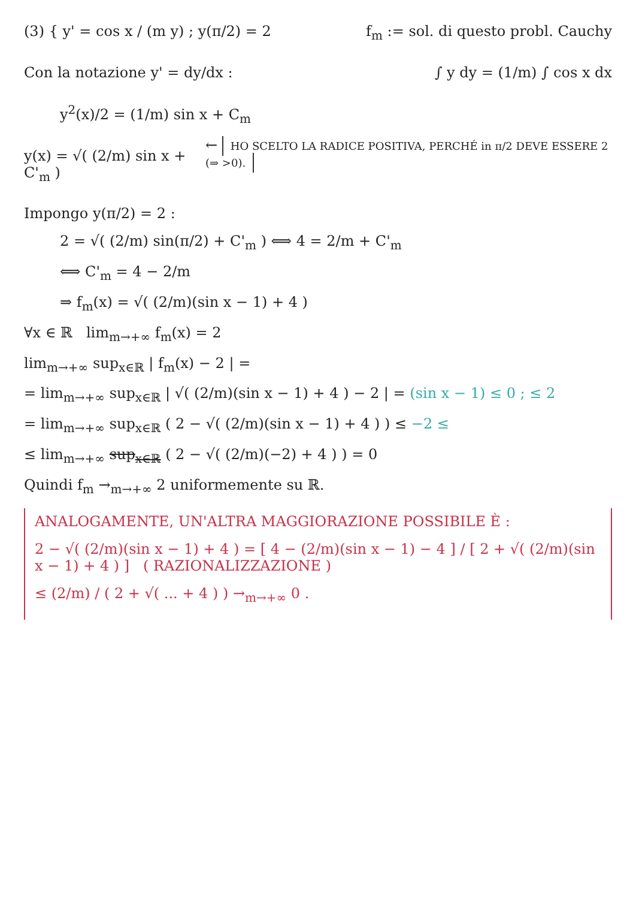(3) { y' = cos x / (m y) ; y(π/2) = 2
f<sub>m</sub> := sol. di questo probl. Cauchy
Con la notazione y' = dy/dx : ∫ y dy = (1/m) ∫ cos x dx
y<sup>2</sup>(x)/2 = (1/m) sin x + C<sub>m</sub>
y(x) = √( (2/m) sin x + C'<sub>m</sub> )
← HO SCELTO LA RADICE POSITIVA, PERCHÉ in π/2 DEVE ESSERE 2 (⇒ >0).
Impongo y(π/2) = 2 :
2 = √( (2/m) sin(π/2) + C'<sub>m</sub> ) ⟺ 4 = 2/m + C'<sub>m</sub>
⟺ C'<sub>m</sub> = 4 − 2/m
⇒ f<sub>m</sub>(x) = √( (2/m)(sin x − 1) + 4 )
∀x ∈ ℝ lim<sub>m→+∞</sub> f<sub>m</sub>(x) = 2
lim<sub>m→+∞</sub> sup<sub>x∈ℝ</sub> | f<sub>m</sub>(x) − 2 | =
= lim<sub>m→+∞</sub> sup<sub>x∈ℝ</sub> | √( (2/m)(sin x − 1) + 4 ) − 2 | = (sin x − 1) ≤ 0 ; ≤ 2
= lim<sub>m→+∞</sub> sup<sub>x∈ℝ</sub> ( 2 − √( (2/m)(sin x − 1) + 4 ) ) ≤ −2 ≤
≤ lim<sub>m→+∞</sub> sup<sub>x∈ℝ</sub> ( 2 − √( (2/m)(−2) + 4 ) ) = 0
Quindi f<sub>m</sub> →<sub>m→+∞</sub> 2 uniformemente su ℝ.
ANALOGAMENTE, UN'ALTRA MAGGIORAZIONE POSSIBILE È :
2 − √( (2/m)(sin x − 1) + 4 ) = [ 4 − (2/m)(sin x − 1) − 4 ] / [ 2 + √( (2/m)(sin x − 1) + 4 ) ] ( RAZIONALIZZAZIONE )
≤ (2/m) / ( 2 + √( ... + 4 ) ) →<sub>m→+∞</sub> 0 .